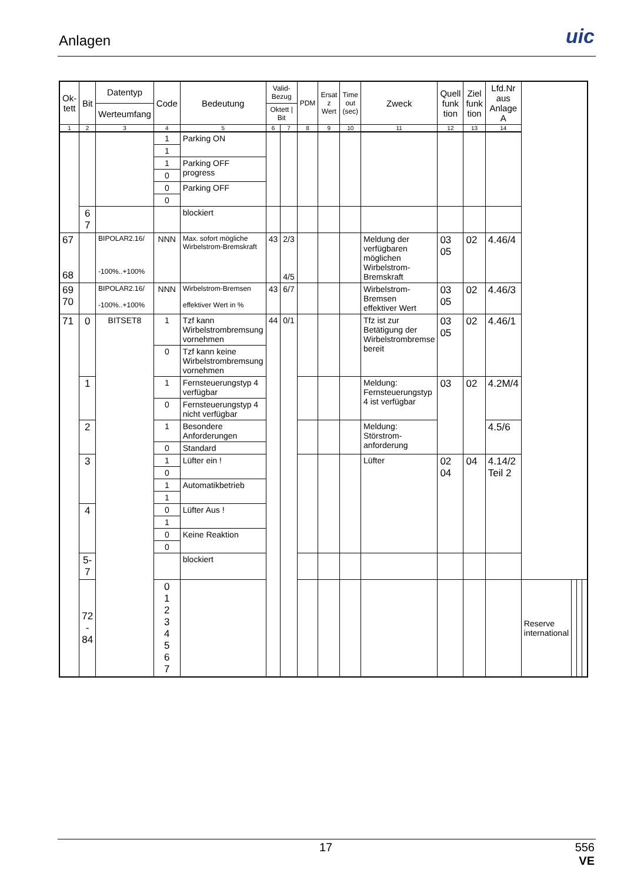Anlagen uic
| Ok- tett | Bit | Datentyp | Code | Bedeutung | Valid- Bezug | | PDM | Ersat z Wert | Time out (sec) | Zweck | Quell funk tion | Ziel funk tion | Lfd.Nr aus Anlage A | | | | |
| --- | --- | --- | --- | --- | --- | --- | --- | --- | --- | --- | --- | --- | --- | --- | --- | --- | --- |
| | | Werteumfang | | | Oktett / Bit | | | | | | | | | | | | |
| 1 | 2 | 3 | 4 | 5 | 6 | 7 | 8 | 9 | 10 | 11 | 12 | 13 | 14 | | | | |
| | | | 1 | Parking ON | | | | | | | | | | | | | |
| | | | 1 | | | | | | | | | | | | | | |
| | | | 1 | Parking OFF progress | | | | | | | | | | | | | |
| | | | 0 | | | | | | | | | | | | | | |
| | | | 0 | Parking OFF | | | | | | | | | | | | | |
| | | | 0 | | | | | | | | | | | | | | |
| | 6 7 | | | blockiert | | | | | | | | | | | | | |
| 67 68 | | BIPOLAR2.16/ -100%..+100% | NNN | Max. sofort mögliche Wirbelstrom-Bremskraft | 43 | 2/3 4/5 | | | | Meldung der verfügbaren möglichen Wirbelstrom-Bremskraft | 03 05 | 02 | 4.46/4 | | | | |
| 69 70 | | BIPOLAR2.16/ -100%..+100% | NNN | Wirbelstrom-Bremsen effektiver Wert in % | 43 | 6/7 | | | | Wirbelstrom-Bremsen effektiver Wert | 03 05 | 02 | 4.46/3 | | | | |
| 71 | 0 | BITSET8 | 1 | Tzf kann Wirbelstrombremsung vornehmen | 44 | 0/1 | | | | Tfz ist zur Betätigung der Wirbelstrombremse bereit | 03 05 | 02 | 4.46/1 | | | | |
| | | | 0 | Tzf kann keine Wirbelstrombremsung vornehmen | | | | | | | | | | | | | |
| | 1 | | 1 | Fernsteuerungstyp 4 verfügbar | | | | | | Meldung: Fernsteuerungstyp 4 ist verfügbar | 03 | 02 | 4.2M/4 | | | | |
| | | | 0 | Fernsteuerungstyp 4 nicht verfügbar | | | | | | | | | | | | | |
| | 2 | | 1 | Besondere Anforderungen | | | | | | Meldung: Störstrom-anforderung | | | 4.5/6 | | | | |
| | | | 0 | Standard | | | | | | | | | | | | | |
| | 3 | | 1 | Lüfter ein ! | | | | | | Lüfter | 02 04 | 04 | 4.14/2 Teil 2 | | | | |
| | | | 0 | | | | | | | | | | | | | | |
| | | | 1 | Automatikbetrieb | | | | | | | | | | | | | |
| | | | 1 | | | | | | | | | | | | | | |
| | 4 | | 0 | Lüfter Aus ! | | | | | | | | | | | | | |
| | | | 1 | | | | | | | | | | | | | | |
| | | | 0 | Keine Reaktion | | | | | | | | | | | | | |
| | | | 0 | | | | | | | | | | | | | | |
| | 5-7 | | | blockiert | | | | | | | | | | | | | |
| | 72 - 84 | | 0 1 2 3 4 5 6 7 | | | | | | | | | | | Reserve international | | | |
17
556
VE